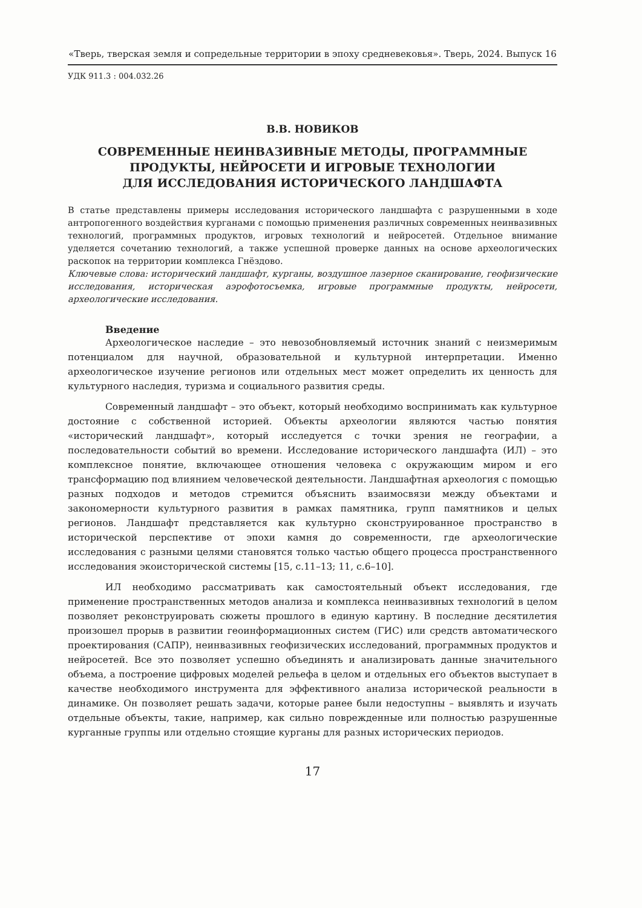«Тверь, тверская земля и сопредельные территории в эпоху средневековья». Тверь, 2024. Выпуск 16
УДК 911.3 : 004.032.26
В.В. НОВИКОВ
СОВРЕМЕННЫЕ НЕИНВАЗИВНЫЕ МЕТОДЫ, ПРОГРАММНЫЕ
ПРОДУКТЫ, НЕЙРОСЕТИ И ИГРОВЫЕ ТЕХНОЛОГИИ
ДЛЯ ИССЛЕДОВАНИЯ ИСТОРИЧЕСКОГО ЛАНДШАФТА
В статье представлены примеры исследования исторического ландшафта с разрушенными в ходе антропогенного воздействия курганами с помощью применения различных современных неинвазивных технологий, программных продуктов, игровых технологий и нейросетей. Отдельное внимание уделяется сочетанию технологий, а также успешной проверке данных на основе археологических раскопок на территории комплекса Гнёздово.
Ключевые слова: исторический ландшафт, курганы, воздушное лазерное сканирование, геофизические исследования, историческая аэрофотосъемка, игровые программные продукты, нейросети, археологические исследования.
Введение
Археологическое наследие – это невозобновляемый источник знаний с неизмеримым потенциалом для научной, образовательной и культурной интерпретации. Именно археологическое изучение регионов или отдельных мест может определить их ценность для культурного наследия, туризма и социального развития среды.
Современный ландшафт – это объект, который необходимо воспринимать как культурное достояние с собственной историей. Объекты археологии являются частью понятия «исторический ландшафт», который исследуется с точки зрения не географии, а последовательности событий во времени. Исследование исторического ландшафта (ИЛ) – это комплексное понятие, включающее отношения человека с окружающим миром и его трансформацию под влиянием человеческой деятельности. Ландшафтная археология с помощью разных подходов и методов стремится объяснить взаимосвязи между объектами и закономерности культурного развития в рамках памятника, групп памятников и целых регионов. Ландшафт представляется как культурно сконструированное пространство в исторической перспективе от эпохи камня до современности, где археологические исследования с разными целями становятся только частью общего процесса пространственного исследования экоисторической системы [15, с.11–13; 11, с.6–10].
ИЛ необходимо рассматривать как самостоятельный объект исследования, где применение пространственных методов анализа и комплекса неинвазивных технологий в целом позволяет реконструировать сюжеты прошлого в единую картину. В последние десятилетия произошел прорыв в развитии геоинформационных систем (ГИС) или средств автоматического проектирования (САПР), неинвазивных геофизических исследований, программных продуктов и нейросетей. Все это позволяет успешно объединять и анализировать данные значительного объема, а построение цифровых моделей рельефа в целом и отдельных его объектов выступает в качестве необходимого инструмента для эффективного анализа исторической реальности в динамике. Он позволяет решать задачи, которые ранее были недоступны – выявлять и изучать отдельные объекты, такие, например, как сильно поврежденные или полностью разрушенные курганные группы или отдельно стоящие курганы для разных исторических периодов.
17